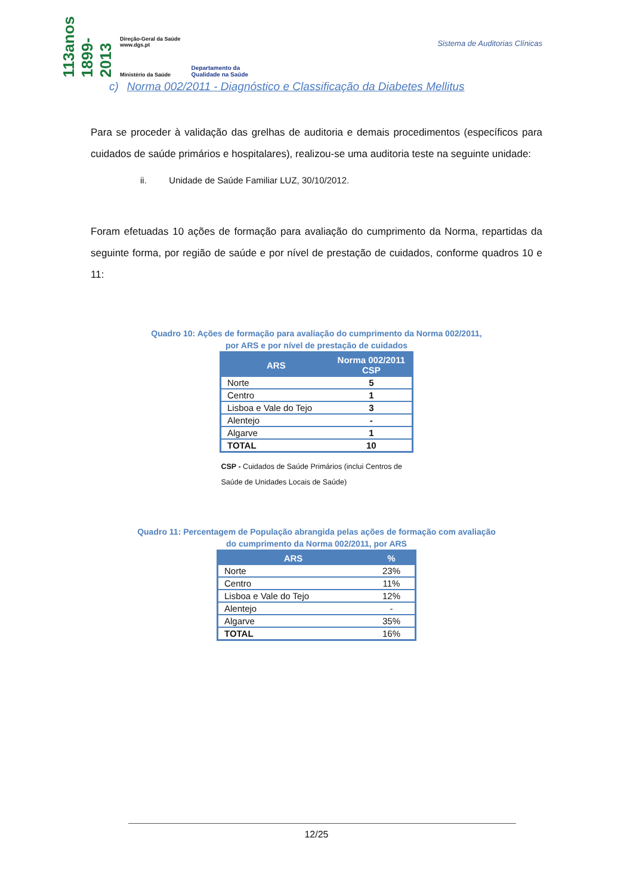113anos 1899-2013
Direção-Geral da Saúde
www.dgs.pt
Ministério da Saúde
Departamento da
Qualidade na Saúde
Sistema de Auditorias Clínicas
c) Norma 002/2011 - Diagnóstico e Classificação da Diabetes Mellitus
Para se proceder à validação das grelhas de auditoria e demais procedimentos (específicos para cuidados de saúde primários e hospitalares), realizou-se uma auditoria teste na seguinte unidade:
ii. Unidade de Saúde Familiar LUZ, 30/10/2012.
Foram efetuadas 10 ações de formação para avaliação do cumprimento da Norma, repartidas da seguinte forma, por região de saúde e por nível de prestação de cuidados, conforme quadros 10 e 11:
Quadro 10: Ações de formação para avaliação do cumprimento da Norma 002/2011,
por ARS e por nível de prestação de cuidados
| ARS | Norma 002/2011 CSP |
| --- | --- |
| Norte | 5 |
| Centro | 1 |
| Lisboa e Vale do Tejo | 3 |
| Alentejo | - |
| Algarve | 1 |
| TOTAL | 10 |
CSP - Cuidados de Saúde Primários (inclui Centros de Saúde de Unidades Locais de Saúde)
Quadro 11: Percentagem de População abrangida pelas ações de formação com avaliação
do cumprimento da Norma 002/2011, por ARS
| ARS | % |
| --- | --- |
| Norte | 23% |
| Centro | 11% |
| Lisboa e Vale do Tejo | 12% |
| Alentejo | - |
| Algarve | 35% |
| TOTAL | 16% |
12/25